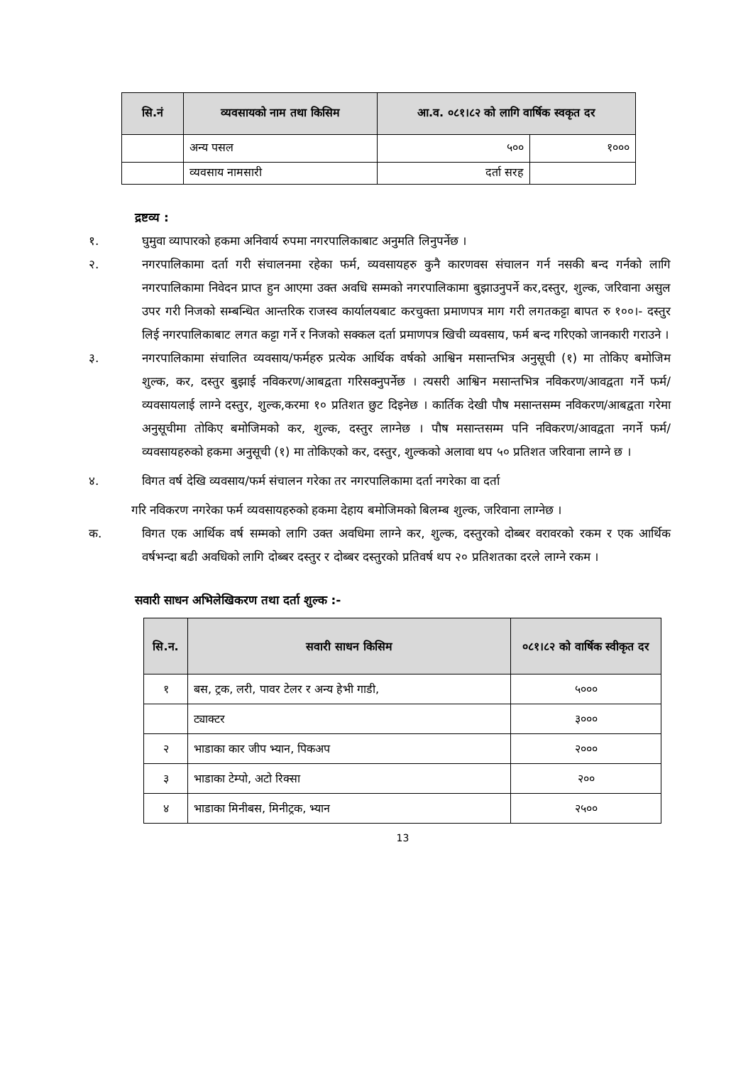| सि.नं | व्यवसायको नाम तथा किसिम | आ.व. ०८१।८२ को लागि वार्षिक स्वकृत दर | |
| --- | --- | --- | --- |
| | अन्य पसल | ५०० | १००० |
| | व्यवसाय नामसारी | दर्ता सरह | |
द्रष्टव्य :
१. घुमुवा व्यापारको हकमा अनिवार्य रुपमा नगरपालिकाबाट अनुमति लिनुपर्नेछ ।
२. नगरपालिकामा दर्ता गरी संचालनमा रहेका फर्म, व्यवसायहरु कुनै कारणवस संचालन गर्न नसकी बन्द गर्नको लागि नगरपालिकामा निवेदन प्राप्त हुन आएमा उक्त अवधि सम्मको नगरपालिकामा बुझाउनुपर्ने कर,दस्तुर, शुल्क, जरिवाना असुल उपर गरी निजको सम्बन्धित आन्तरिक राजस्व कार्यालयबाट करचुक्ता प्रमाणपत्र माग गरी लगतकट्टा बापत रु १००।- दस्तुर लिई नगरपालिकाबाट लगत कट्टा गर्ने र निजको सक्कल दर्ता प्रमाणपत्र खिची व्यवसाय, फर्म बन्द गरिएको जानकारी गराउने ।
३. नगरपालिकामा संचालित व्यवसाय/फर्महरु प्रत्येक आर्थिक वर्षको आश्विन मसान्तभित्र अनुसूची (१) मा तोकिए बमोजिम शुल्क, कर, दस्तुर बुझाई नविकरण/आबद्वता गरिसक्नुपर्नेछ । त्यसरी आश्विन मसान्तभित्र नविकरण/आवद्वता गर्ने फर्म/व्यवसायलाई लाग्ने दस्तुर, शुल्क,करमा १० प्रतिशत छुट दिइनेछ । कार्तिक देखी पौष मसान्तसम्म नविकरण/आबद्वता गरेमा अनुसूचीमा तोकिए बमोजिमको कर, शुल्क, दस्तुर लाग्नेछ । पौष मसान्तसम्म पनि नविकरण/आवद्वता नगर्ने फर्म/व्यवसायहरुको हकमा अनुसूची (१) मा तोकिएको कर, दस्तुर, शुल्कको अलावा थप ५० प्रतिशत जरिवाना लाग्ने छ ।
४. विगत वर्ष देखि व्यवसाय/फर्म संचालन गरेका तर नगरपालिकामा दर्ता नगरेका वा दर्ता
गरि नविकरण नगरेका फर्म व्यवसायहरुको हकमा देहाय बमोजिमको बिलम्ब शुल्क, जरिवाना लाग्नेछ ।
क. विगत एक आर्थिक वर्ष सम्मको लागि उक्त अवधिमा लाग्ने कर, शुल्क, दस्तुरको दोब्बर वरावरको रकम र एक आर्थिक वर्षभन्दा बढी अवधिको लागि दोब्बर दस्तुर र दोब्बर दस्तुरको प्रतिवर्ष थप २० प्रतिशतका दरले लाग्ने रकम ।
सवारी साधन अभिलेखिकरण तथा दर्ता शुल्क :-
| सि.न. | सवारी साधन किसिम | ०८१।८२ को वार्षिक स्वीकृत दर |
| --- | --- | --- |
| १ | बस, ट्रक, लरी, पावर टेलर र अन्य हेभी गाडी, | ५००० |
| | ट्याक्टर | ३००० |
| २ | भाडाका कार जीप भ्यान, पिकअप | २००० |
| ३ | भाडाका टेम्पो, अटो रिक्सा | २०० |
| ४ | भाडाका मिनीबस, मिनीट्रक, भ्यान | २५०० |
13